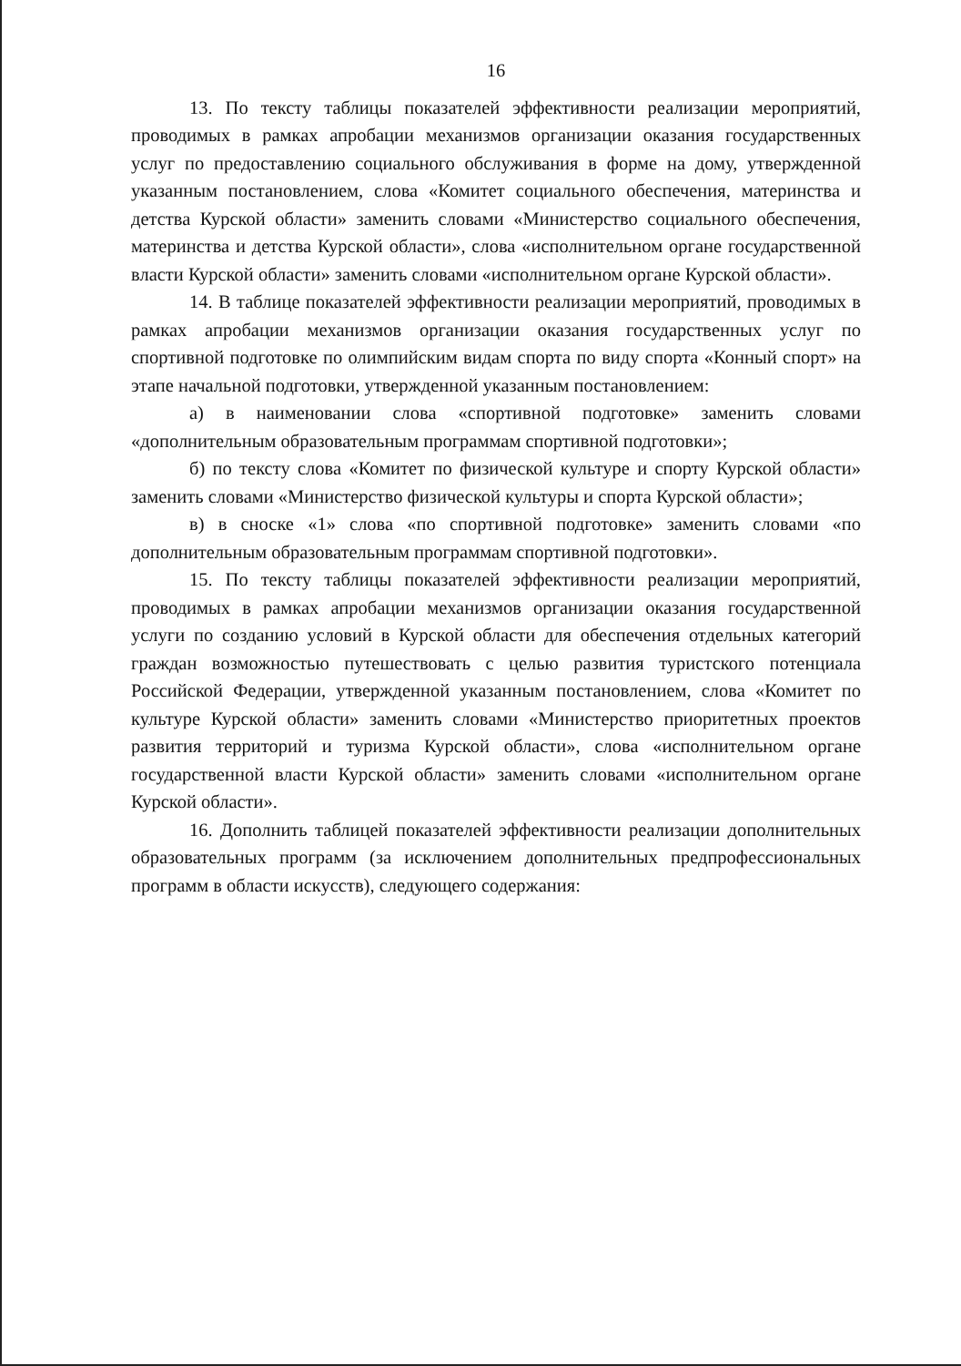16
13. По тексту таблицы показателей эффективности реализации мероприятий, проводимых в рамках апробации механизмов организации оказания государственных услуг по предоставлению социального обслуживания в форме на дому, утвержденной указанным постановлением, слова «Комитет социального обеспечения, материнства и детства Курской области» заменить словами «Министерство социального обеспечения, материнства и детства Курской области», слова «исполнительном органе государственной власти Курской области» заменить словами «исполнительном органе Курской области».
14. В таблице показателей эффективности реализации мероприятий, проводимых в рамках апробации механизмов организации оказания государственных услуг по спортивной подготовке по олимпийским видам спорта по виду спорта «Конный спорт» на этапе начальной подготовки, утвержденной указанным постановлением:
а) в наименовании слова «спортивной подготовке» заменить словами «дополнительным образовательным программам спортивной подготовки»;
б) по тексту слова «Комитет по физической культуре и спорту Курской области» заменить словами «Министерство физической культуры и спорта Курской области»;
в) в сноске «1» слова «по спортивной подготовке» заменить словами «по дополнительным образовательным программам спортивной подготовки».
15. По тексту таблицы показателей эффективности реализации мероприятий, проводимых в рамках апробации механизмов организации оказания государственной услуги по созданию условий в Курской области для обеспечения отдельных категорий граждан возможностью путешествовать с целью развития туристского потенциала Российской Федерации, утвержденной указанным постановлением, слова «Комитет по культуре Курской области» заменить словами «Министерство приоритетных проектов развития территорий и туризма Курской области», слова «исполнительном органе государственной власти Курской области» заменить словами «исполнительном органе Курской области».
16. Дополнить таблицей показателей эффективности реализации дополнительных образовательных программ (за исключением дополнительных предпрофессиональных программ в области искусств), следующего содержания: